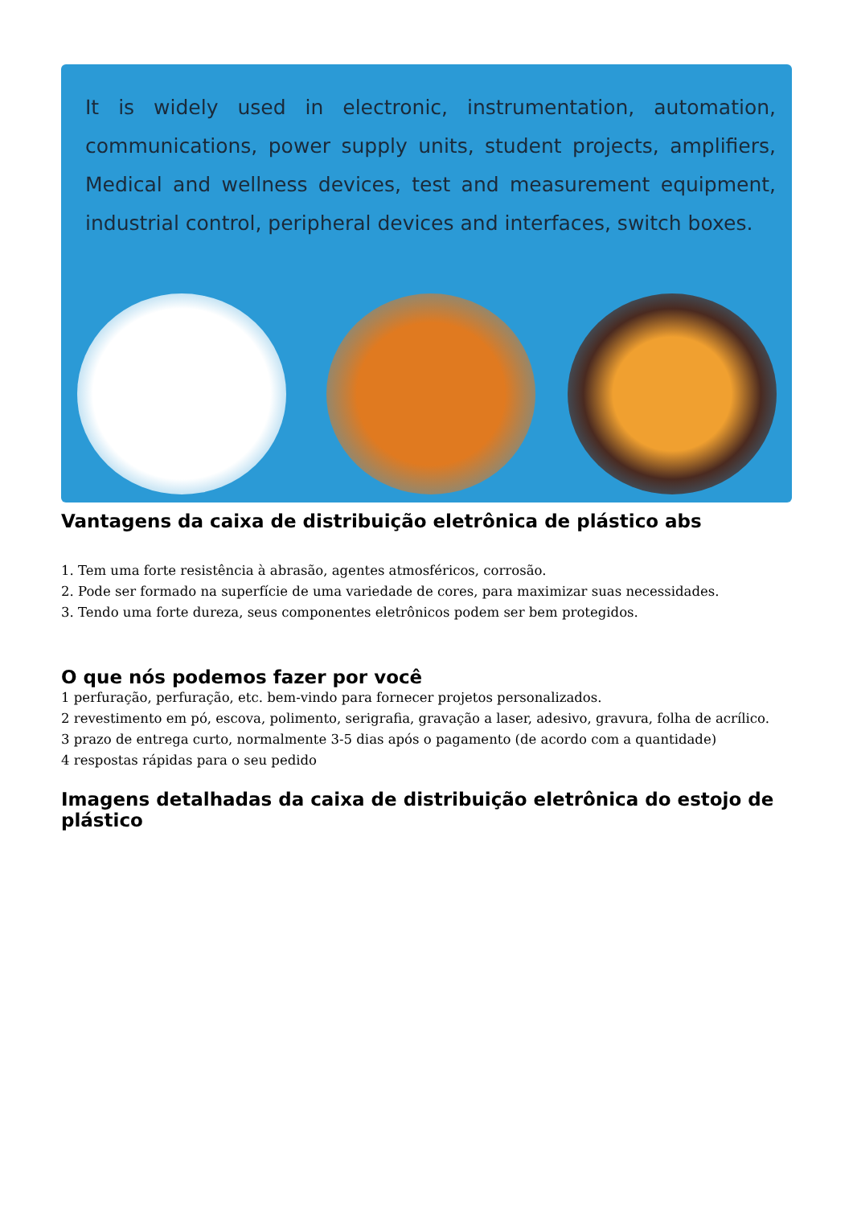It is widely used in electronic, instrumentation, automation, communications, power supply units, student projects, amplifiers, Medical and wellness devices, test and measurement equipment, industrial control, peripheral devices and interfaces, switch boxes.
Vantagens da caixa de distribuição eletrônica de plástico abs
1. Tem uma forte resistência à abrasão, agentes atmosféricos, corrosão.
2. Pode ser formado na superfície de uma variedade de cores, para maximizar suas necessidades.
3. Tendo uma forte dureza, seus componentes eletrônicos podem ser bem protegidos.
O que nós podemos fazer por você
1 perfuração, perfuração, etc. bem-vindo para fornecer projetos personalizados.
2 revestimento em pó, escova, polimento, serigrafia, gravação a laser, adesivo, gravura, folha de acrílico.
3 prazo de entrega curto, normalmente 3-5 dias após o pagamento (de acordo com a quantidade)
4 respostas rápidas para o seu pedido
Imagens detalhadas da caixa de distribuição eletrônica do estojo de plástico